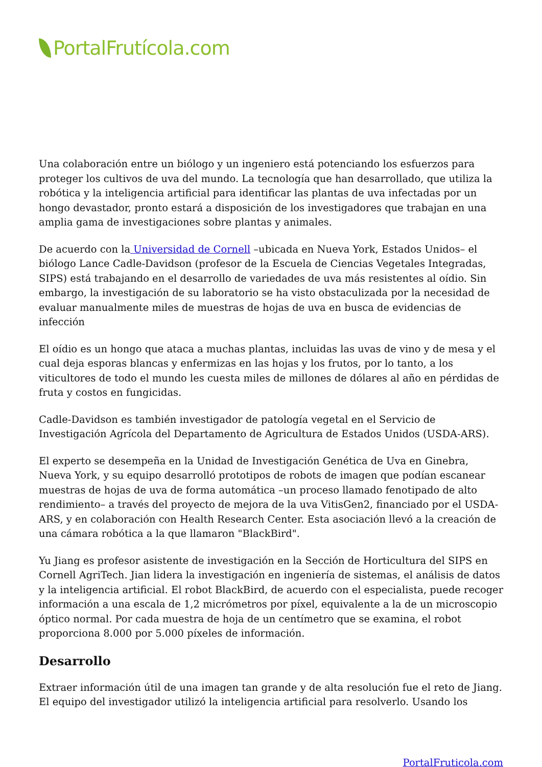PortalFrutícola.com
Una colaboración entre un biólogo y un ingeniero está potenciando los esfuerzos para proteger los cultivos de uva del mundo. La tecnología que han desarrollado, que utiliza la robótica y la inteligencia artificial para identificar las plantas de uva infectadas por un hongo devastador, pronto estará a disposición de los investigadores que trabajan en una amplia gama de investigaciones sobre plantas y animales.
De acuerdo con la Universidad de Cornell –ubicada en Nueva York, Estados Unidos– el biólogo Lance Cadle-Davidson (profesor de la Escuela de Ciencias Vegetales Integradas, SIPS) está trabajando en el desarrollo de variedades de uva más resistentes al oídio. Sin embargo, la investigación de su laboratorio se ha visto obstaculizada por la necesidad de evaluar manualmente miles de muestras de hojas de uva en busca de evidencias de infección
El oídio es un hongo que ataca a muchas plantas, incluidas las uvas de vino y de mesa y el cual deja esporas blancas y enfermizas en las hojas y los frutos, por lo tanto, a los viticultores de todo el mundo les cuesta miles de millones de dólares al año en pérdidas de fruta y costos en fungicidas.
Cadle-Davidson es también investigador de patología vegetal en el Servicio de Investigación Agrícola del Departamento de Agricultura de Estados Unidos (USDA-ARS).
El experto se desempeña en la Unidad de Investigación Genética de Uva en Ginebra, Nueva York, y su equipo desarrolló prototipos de robots de imagen que podían escanear muestras de hojas de uva de forma automática –un proceso llamado fenotipado de alto rendimiento– a través del proyecto de mejora de la uva VitisGen2, financiado por el USDA-ARS, y en colaboración con Health Research Center. Esta asociación llevó a la creación de una cámara robótica a la que llamaron "BlackBird".
Yu Jiang es profesor asistente de investigación en la Sección de Horticultura del SIPS en Cornell AgriTech. Jian lidera la investigación en ingeniería de sistemas, el análisis de datos y la inteligencia artificial. El robot BlackBird, de acuerdo con el especialista, puede recoger información a una escala de 1,2 micrómetros por píxel, equivalente a la de un microscopio óptico normal. Por cada muestra de hoja de un centímetro que se examina, el robot proporciona 8.000 por 5.000 píxeles de información.
Desarrollo
Extraer información útil de una imagen tan grande y de alta resolución fue el reto de Jiang. El equipo del investigador utilizó la inteligencia artificial para resolverlo. Usando los
PortalFruticola.com